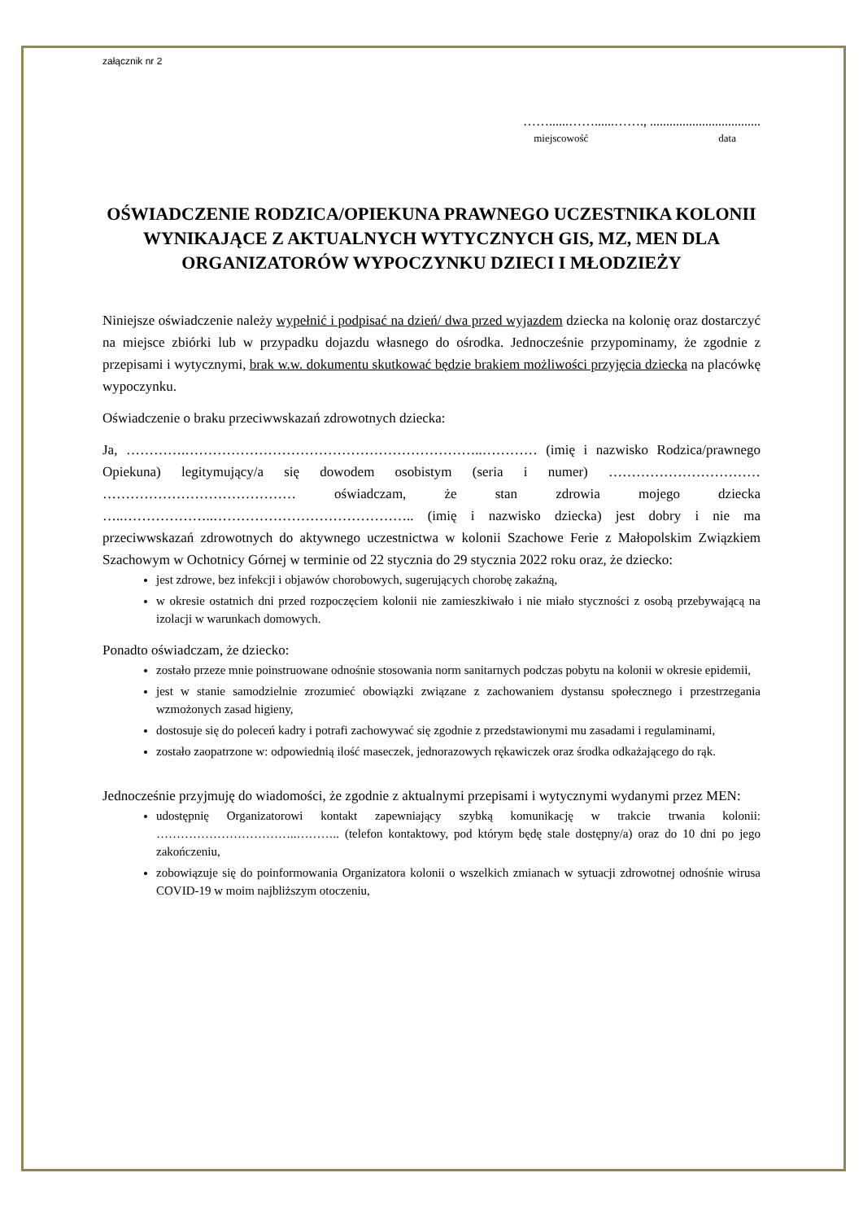załącznik nr 2
……......……......……., ..................................
miejscowość data
OŚWIADCZENIE RODZICA/OPIEKUNA PRAWNEGO UCZESTNIKA KOLONII WYNIKAJĄCE Z AKTUALNYCH WYTYCZNYCH GIS, MZ, MEN DLA ORGANIZATORÓW WYPOCZYNKU DZIECI I MŁODZIEŻY
Niniejsze oświadczenie należy wypełnić i podpisać na dzień/ dwa przed wyjazdem dziecka na kolonię oraz dostarczyć na miejsce zbiórki lub w przypadku dojazdu własnego do ośrodka. Jednocześnie przypominamy, że zgodnie z przepisami i wytycznymi, brak w.w. dokumentu skutkować będzie brakiem możliwości przyjęcia dziecka na placówkę wypoczynku.
Oświadczenie o braku przeciwwskazań zdrowotnych dziecka:
Ja, ………….………………………………………………………..………… (imię i nazwisko Rodzica/prawnego Opiekuna) legitymujący/a się dowodem osobistym (seria i numer) …………………………… …………………………………… oświadczam, że stan zdrowia mojego dziecka …..………………..…………………………………….. (imię i nazwisko dziecka) jest dobry i nie ma przeciwwskazań zdrowotnych do aktywnego uczestnictwa w kolonii Szachowe Ferie z Małopolskim Związkiem Szachowym w Ochotnicy Górnej w terminie od 22 stycznia do 29 stycznia 2022 roku oraz, że dziecko:
jest zdrowe, bez infekcji i objawów chorobowych, sugerujących chorobę zakaźną,
w okresie ostatnich dni przed rozpoczęciem kolonii nie zamieszkiwało i nie miało styczności z osobą przebywającą na izolacji w warunkach domowych.
Ponadto oświadczam, że dziecko:
zostało przeze mnie poinstruowane odnośnie stosowania norm sanitarnych podczas pobytu na kolonii w okresie epidemii,
jest w stanie samodzielnie zrozumieć obowiązki związane z zachowaniem dystansu społecznego i przestrzegania wzmożonych zasad higieny,
dostosuje się do poleceń kadry i potrafi zachowywać się zgodnie z przedstawionymi mu zasadami i regulaminami,
zostało zaopatrzone w: odpowiednią ilość maseczek, jednorazowych rękawiczek oraz środka odkażającego do rąk.
Jednocześnie przyjmuję do wiadomości, że zgodnie z aktualnymi przepisami i wytycznymi wydanymi przez MEN:
udostępnię Organizatorowi kontakt zapewniający szybką komunikację w trakcie trwania kolonii: ……………………………..……….. (telefon kontaktowy, pod którym będę stale dostępny/a) oraz do 10 dni po jego zakończeniu,
zobowiązuje się do poinformowania Organizatora kolonii o wszelkich zmianach w sytuacji zdrowotnej odnośnie wirusa COVID-19 w moim najbliższym otoczeniu,